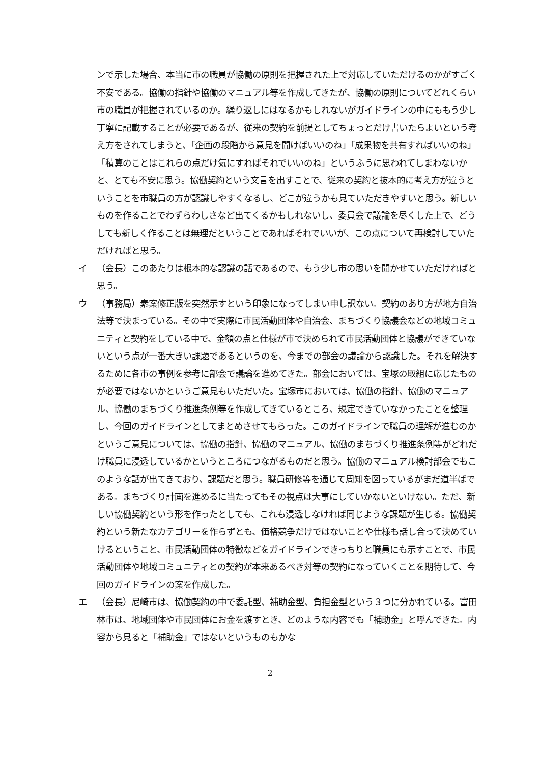ンで示した場合、本当に市の職員が協働の原則を把握された上で対応していただけるのかがすごく不安である。協働の指針や協働のマニュアル等を作成してきたが、協働の原則についてどれくらい市の職員が把握されているのか。繰り返しにはなるかもしれないがガイドラインの中にももう少し丁寧に記載することが必要であるが、従来の契約を前提としてちょっとだけ書いたらよいという考え方をされてしまうと、「企画の段階から意見を聞けばいいのね」「成果物を共有すればいいのね」「積算のことはこれらの点だけ気にすればそれでいいのね」というふうに思われてしまわないかと、とても不安に思う。協働契約という文言を出すことで、従来の契約と抜本的に考え方が違うということを市職員の方が認識しやすくなるし、どこが違うかも見ていただきやすいと思う。新しいものを作ることでわずらわしさなど出てくるかもしれないし、委員会で議論を尽くした上で、どうしても新しく作ることは無理だということであればそれでいいが、この点について再検討していただければと思う。
イ （会長）このあたりは根本的な認識の話であるので、もう少し市の思いを聞かせていただければと思う。
ウ （事務局）素案修正版を突然示すという印象になってしまい申し訳ない。契約のあり方が地方自治法等で決まっている。その中で実際に市民活動団体や自治会、まちづくり協議会などの地域コミュニティと契約をしている中で、金額の点と仕様が市で決められて市民活動団体と協議ができていないという点が一番大きい課題であるというのを、今までの部会の議論から認識した。それを解決するために各市の事例を参考に部会で議論を進めてきた。部会においては、宝塚の取組に応じたものが必要ではないかというご意見もいただいた。宝塚市においては、協働の指針、協働のマニュアル、協働のまちづくり推進条例等を作成してきているところ、規定できていなかったことを整理し、今回のガイドラインとしてまとめさせてもらった。このガイドラインで職員の理解が進むのかというご意見については、協働の指針、協働のマニュアル、協働のまちづくり推進条例等がどれだけ職員に浸透しているかというところにつながるものだと思う。協働のマニュアル検討部会でもこのような話が出てきており、課題だと思う。職員研修等を通じて周知を図っているがまだ道半ばである。まちづくり計画を進めるに当たってもその視点は大事にしていかないといけない。ただ、新しい協働契約という形を作ったとしても、これも浸透しなければ同じような課題が生じる。協働契約という新たなカテゴリーを作らずとも、価格競争だけではないことや仕様も話し合って決めていけるということ、市民活動団体の特徴などをガイドラインできっちりと職員にも示すことで、市民活動団体や地域コミュニティとの契約が本来あるべき対等の契約になっていくことを期待して、今回のガイドラインの案を作成した。
エ （会長）尼崎市は、協働契約の中で委託型、補助金型、負担金型という３つに分かれている。富田林市は、地域団体や市民団体にお金を渡すとき、どのような内容でも「補助金」と呼んできた。内容から見ると「補助金」ではないというものもかな
2